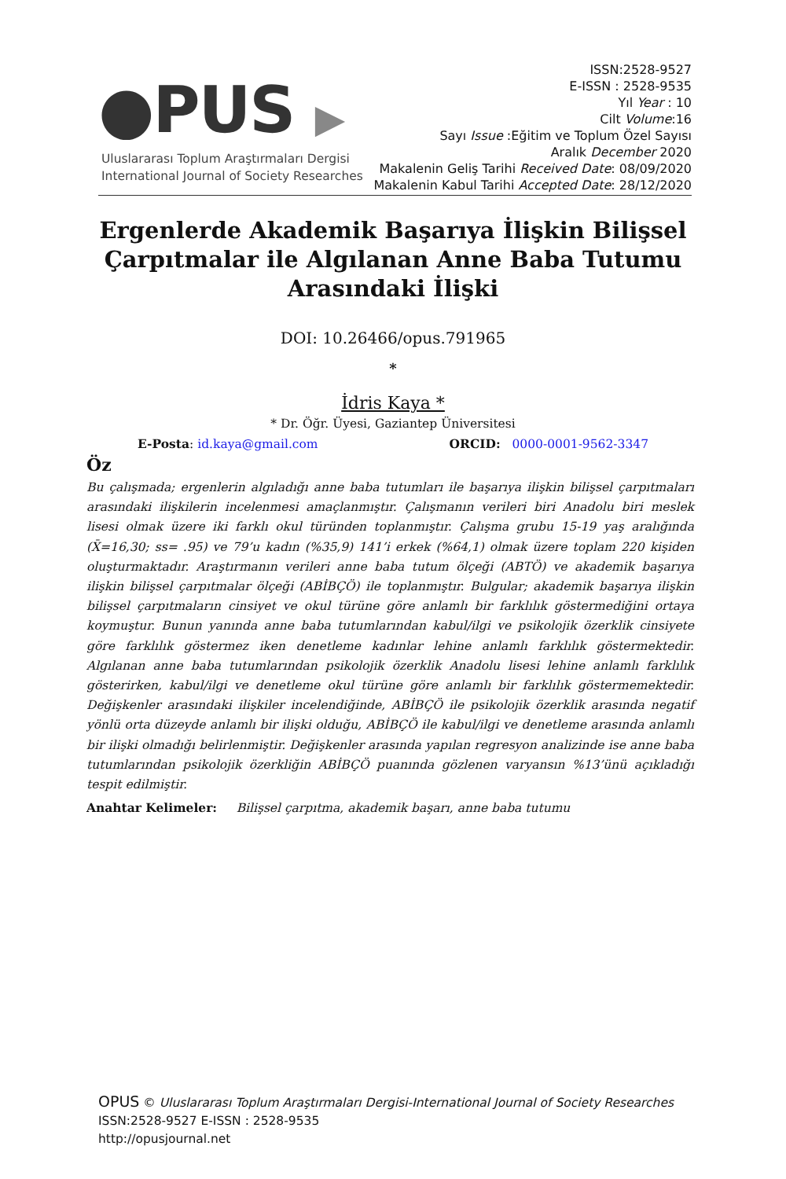●PUS ▶
Uluslararası Toplum Araştırmaları Dergisi
International Journal of Society Researches
ISSN:2528-9527
E-ISSN : 2528-9535
Yıl Year : 10
Cilt Volume:16
Sayı Issue :Eğitim ve Toplum Özel Sayısı
Aralık December 2020
Makalenin Geliş Tarihi Received Date: 08/09/2020
Makalenin Kabul Tarihi Accepted Date: 28/12/2020
Ergenlerde Akademik Başarıya İlişkin Bilişsel Çarpıtmalar ile Algılanan Anne Baba Tutumu Arasındaki İlişki
DOI: 10.26466/opus.791965
*
İdris Kaya *
* Dr. Öğr. Üyesi, Gaziantep Üniversitesi
E-Posta: id.kaya@gmail.com ORCID: 0000-0001-9562-3347
Öz
Bu çalışmada; ergenlerin algıladığı anne baba tutumları ile başarıya ilişkin bilişsel çarpıtmaları arasındaki ilişkilerin incelenmesi amaçlanmıştır. Çalışmanın verileri biri Anadolu biri meslek lisesi olmak üzere iki farklı okul türünden toplanmıştır. Çalışma grubu 15-19 yaş aralığında (X̄=16,30; ss= .95) ve 79’u kadın (%35,9) 141’i erkek (%64,1) olmak üzere toplam 220 kişiden oluşturmaktadır. Araştırmanın verileri anne baba tutum ölçeği (ABTÖ) ve akademik başarıya ilişkin bilişsel çarpıtmalar ölçeği (ABİBÇÖ) ile toplanmıştır. Bulgular; akademik başarıya ilişkin bilişsel çarpıtmaların cinsiyet ve okul türüne göre anlamlı bir farklılık göstermediğini ortaya koymuştur. Bunun yanında anne baba tutumlarından kabul/ilgi ve psikolojik özerklik cinsiyete göre farklılık göstermez iken denetleme kadınlar lehine anlamlı farklılık göstermektedir. Algılanan anne baba tutumlarından psikolojik özerklik Anadolu lisesi lehine anlamlı farklılık gösterirken, kabul/ilgi ve denetleme okul türüne göre anlamlı bir farklılık göstermemektedir. Değişkenler arasındaki ilişkiler incelendiğinde, ABİBÇÖ ile psikolojik özerklik arasında negatif yönlü orta düzeyde anlamlı bir ilişki olduğu, ABİBÇÖ ile kabul/ilgi ve denetleme arasında anlamlı bir ilişki olmadığı belirlenmiştir. Değişkenler arasında yapılan regresyon analizinde ise anne baba tutumlarından psikolojik özerkliğin ABİBÇÖ puanında gözlenen varyansın %13’ünü açıkladığı tespit edilmiştir.
Anahtar Kelimeler: Bilişsel çarpıtma, akademik başarı, anne baba tutumu
OPUS © Uluslararası Toplum Araştırmaları Dergisi-International Journal of Society Researches
ISSN:2528-9527 E-ISSN : 2528-9535
http://opusjournal.net